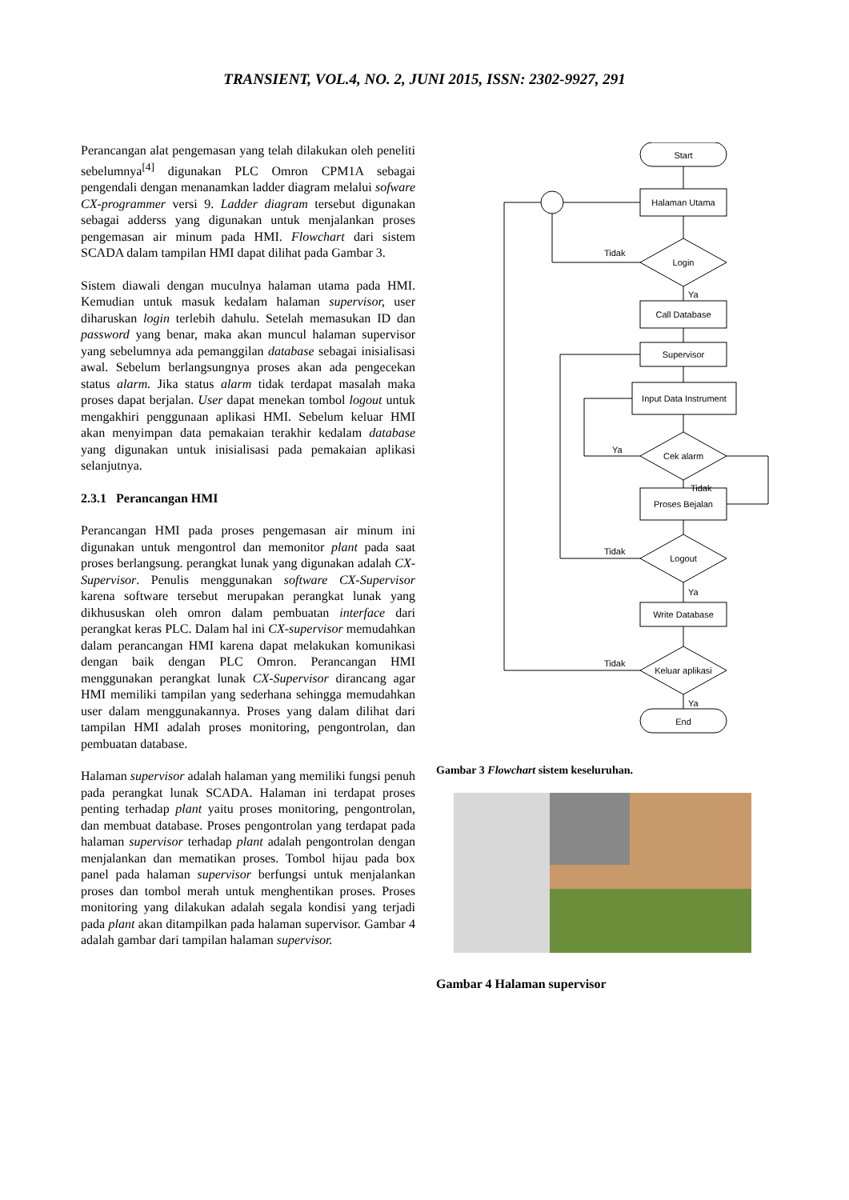TRANSIENT, VOL.4, NO. 2, JUNI 2015, ISSN: 2302-9927, 291
Perancangan alat pengemasan yang telah dilakukan oleh peneliti sebelumnya<sup>[4]</sup> digunakan PLC Omron CPM1A sebagai pengendali dengan menanamkan ladder diagram melalui sofware CX-programmer versi 9. Ladder diagram tersebut digunakan sebagai adderss yang digunakan untuk menjalankan proses pengemasan air minum pada HMI. Flowchart dari sistem SCADA dalam tampilan HMI dapat dilihat pada Gambar 3.
Sistem diawali dengan muculnya halaman utama pada HMI. Kemudian untuk masuk kedalam halaman supervisor, user diharuskan login terlebih dahulu. Setelah memasukan ID dan password yang benar, maka akan muncul halaman supervisor yang sebelumnya ada pemanggilan database sebagai inisialisasi awal. Sebelum berlangsungnya proses akan ada pengecekan status alarm. Jika status alarm tidak terdapat masalah maka proses dapat berjalan. User dapat menekan tombol logout untuk mengakhiri penggunaan aplikasi HMI. Sebelum keluar HMI akan menyimpan data pemakaian terakhir kedalam database yang digunakan untuk inisialisasi pada pemakaian aplikasi selanjutnya.
2.3.1 Perancangan HMI
Perancangan HMI pada proses pengemasan air minum ini digunakan untuk mengontrol dan memonitor plant pada saat proses berlangsung. perangkat lunak yang digunakan adalah CX-Supervisor. Penulis menggunakan software CX-Supervisor karena software tersebut merupakan perangkat lunak yang dikhususkan oleh omron dalam pembuatan interface dari perangkat keras PLC. Dalam hal ini CX-supervisor memudahkan dalam perancangan HMI karena dapat melakukan komunikasi dengan baik dengan PLC Omron. Perancangan HMI menggunakan perangkat lunak CX-Supervisor dirancang agar HMI memiliki tampilan yang sederhana sehingga memudahkan user dalam menggunakannya. Proses yang dalam dilihat dari tampilan HMI adalah proses monitoring, pengontrolan, dan pembuatan database.
Halaman supervisor adalah halaman yang memiliki fungsi penuh pada perangkat lunak SCADA. Halaman ini terdapat proses penting terhadap plant yaitu proses monitoring, pengontrolan, dan membuat database. Proses pengontrolan yang terdapat pada halaman supervisor terhadap plant adalah pengontrolan dengan menjalankan dan mematikan proses. Tombol hijau pada box panel pada halaman supervisor berfungsi untuk menjalankan proses dan tombol merah untuk menghentikan proses. Proses monitoring yang dilakukan adalah segala kondisi yang terjadi pada plant akan ditampilkan pada halaman supervisor. Gambar 4 adalah gambar dari tampilan halaman supervisor.
Start
Halaman Utama
Login
Call Database
Supervisor
Input Data Instrument
Cek alarm
Proses Bejalan
Logout
Write Database
Keluar aplikasi
End
Tidak
Ya
Ya
Tidak
Tidak
Ya
Tidak
Ya
Gambar 3 Flowchart sistem keseluruhan.
Gambar 4 Halaman supervisor